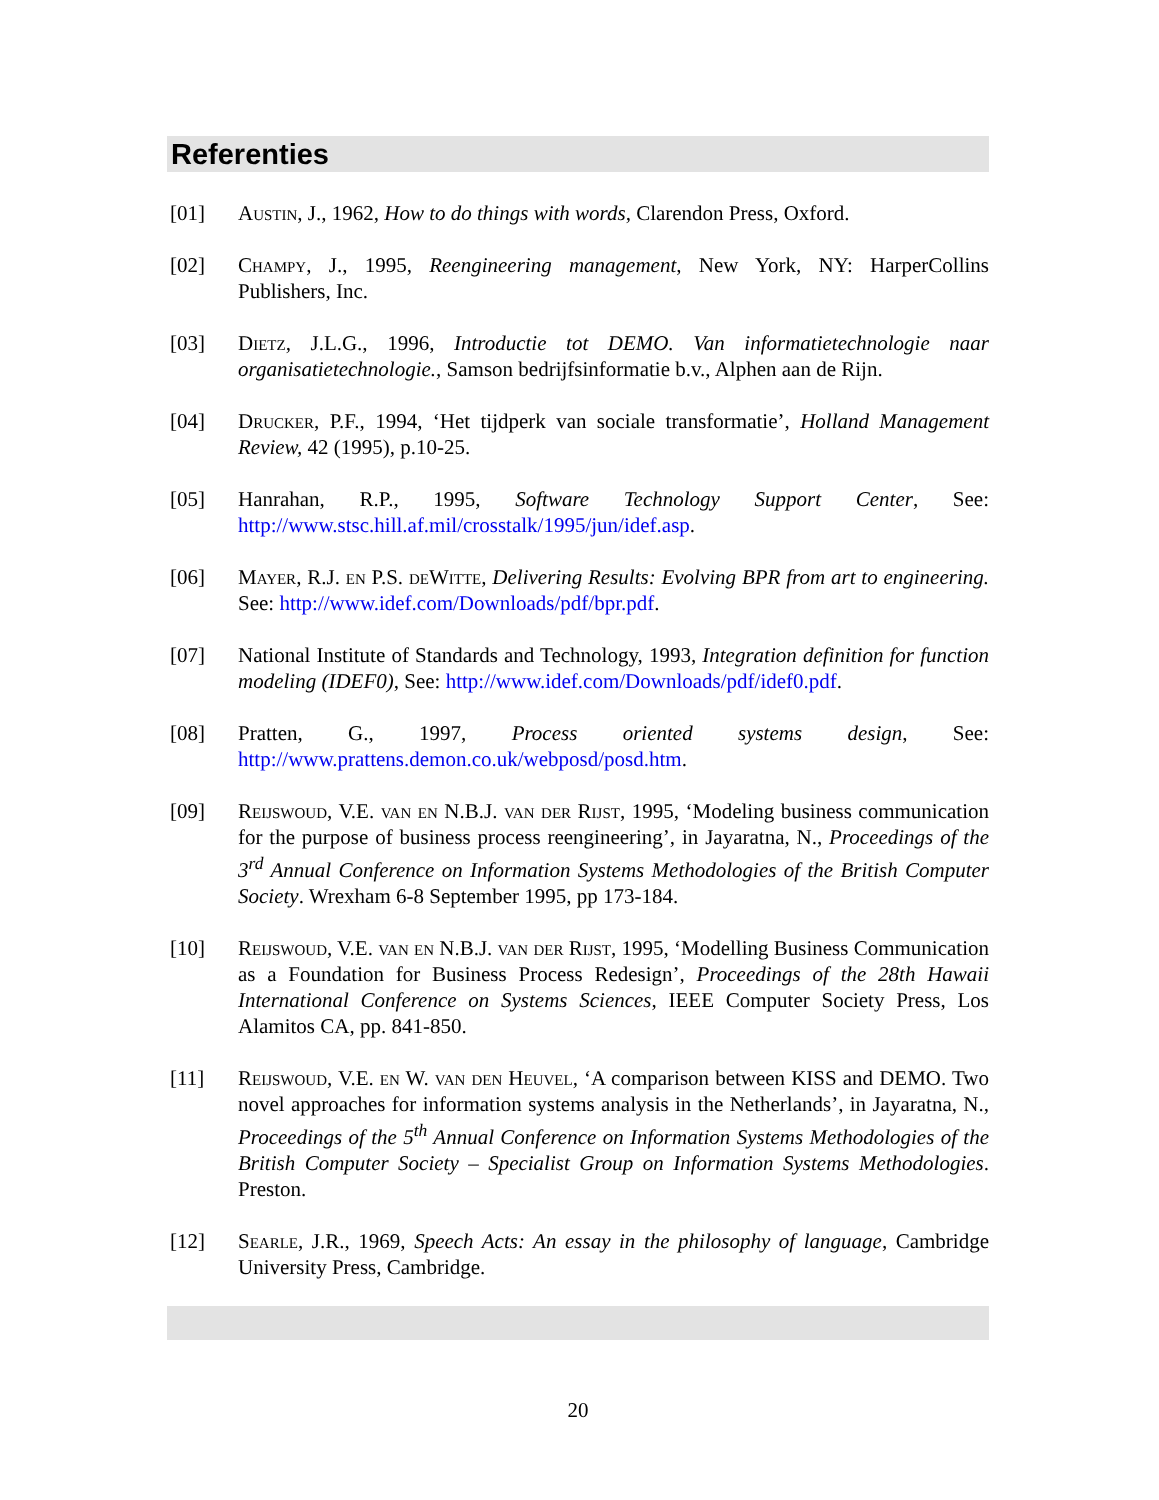Referenties
[01] Austin, J., 1962, How to do things with words, Clarendon Press, Oxford.
[02] Champy, J., 1995, Reengineering management, New York, NY: HarperCollins Publishers, Inc.
[03] Dietz, J.L.G., 1996, Introductie tot DEMO. Van informatietechnologie naar organisatietechnologie., Samson bedrijfsinformatie b.v., Alphen aan de Rijn.
[04] Drucker, P.F., 1994, ‘Het tijdperk van sociale transformatie’, Holland Management Review, 42 (1995), p.10-25.
[05] Hanrahan, R.P., 1995, Software Technology Support Center, See: http://www.stsc.hill.af.mil/crosstalk/1995/jun/idef.asp.
[06] Mayer, R.J. en P.S. deWitte, Delivering Results: Evolving BPR from art to engineering. See: http://www.idef.com/Downloads/pdf/bpr.pdf.
[07] National Institute of Standards and Technology, 1993, Integration definition for function modeling (IDEF0), See: http://www.idef.com/Downloads/pdf/idef0.pdf.
[08] Pratten, G., 1997, Process oriented systems design, See: http://www.prattens.demon.co.uk/webposd/posd.htm.
[09] Reijswoud, V.E. van en N.B.J. van der Rijst, 1995, ‘Modeling business communication for the purpose of business process reengineering’, in Jayaratna, N., Proceedings of the 3<sup>rd</sup> Annual Conference on Information Systems Methodologies of the British Computer Society. Wrexham 6-8 September 1995, pp 173-184.
[10] Reijswoud, V.E. van en N.B.J. van der Rijst, 1995, ‘Modelling Business Communication as a Foundation for Business Process Redesign’, Proceedings of the 28th Hawaii International Conference on Systems Sciences, IEEE Computer Society Press, Los Alamitos CA, pp. 841-850.
[11] Reijswoud, V.E. en W. van den Heuvel, ‘A comparison between KISS and DEMO. Two novel approaches for information systems analysis in the Netherlands’, in Jayaratna, N., Proceedings of the 5<sup>th</sup> Annual Conference on Information Systems Methodologies of the British Computer Society – Specialist Group on Information Systems Methodologies. Preston.
[12] Searle, J.R., 1969, Speech Acts: An essay in the philosophy of language, Cambridge University Press, Cambridge.
20